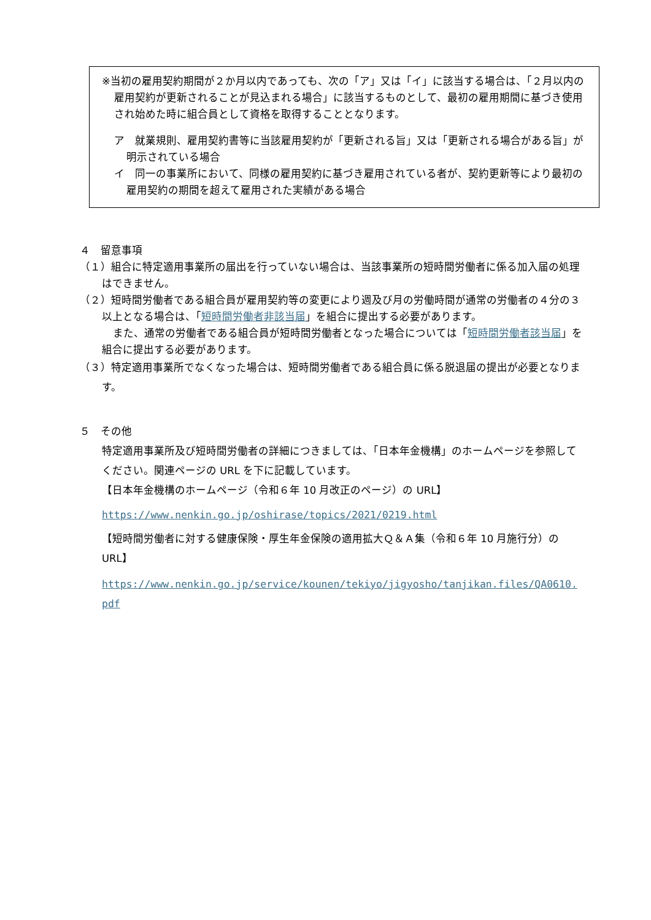※当初の雇用契約期間が２か月以内であっても、次の「ア」又は「イ」に該当する場合は、「２月以内の雇用契約が更新されることが見込まれる場合」に該当するものとして、最初の雇用期間に基づき使用され始めた時に組合員として資格を取得することとなります。
ア　就業規則、雇用契約書等に当該雇用契約が「更新される旨」又は「更新される場合がある旨」が明示されている場合
イ　同一の事業所において、同様の雇用契約に基づき雇用されている者が、契約更新等により最初の雇用契約の期間を超えて雇用された実績がある場合
４　留意事項
（１）組合に特定適用事業所の届出を行っていない場合は、当該事業所の短時間労働者に係る加入届の処理はできません。
（２）短時間労働者である組合員が雇用契約等の変更により週及び月の労働時間が通常の労働者の４分の３以上となる場合は、「短時間労働者非該当届」を組合に提出する必要があります。
また、通常の労働者である組合員が短時間労働者となった場合については「短時間労働者該当届」を組合に提出する必要があります。
（３）特定適用事業所でなくなった場合は、短時間労働者である組合員に係る脱退届の提出が必要となります。
５　その他
特定適用事業所及び短時間労働者の詳細につきましては、「日本年金機構」のホームページを参照してください。関連ページの URL を下に記載しています。
【日本年金機構のホームページ（令和６年 10 月改正のページ）の URL】
https://www.nenkin.go.jp/oshirase/topics/2021/0219.html
【短時間労働者に対する健康保険・厚生年金保険の適用拡大Ｑ＆Ａ集（令和６年 10 月施行分）の URL】
https://www.nenkin.go.jp/service/kounen/tekiyo/jigyosho/tanjikan.files/QA0610.pdf